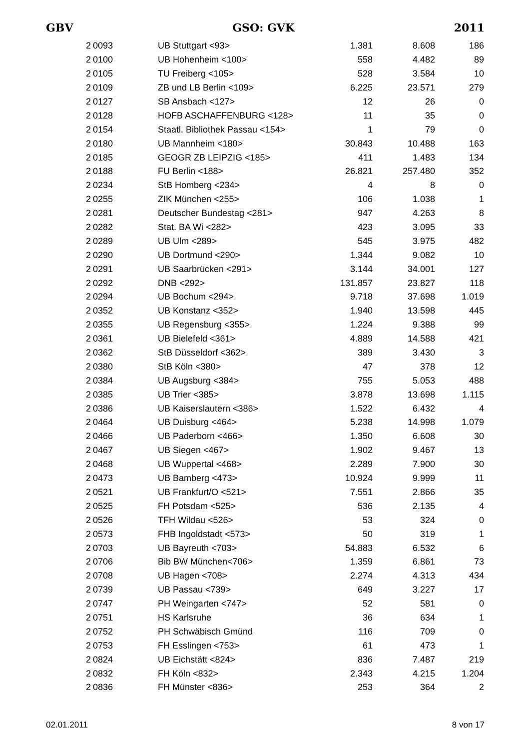GBV GSO: GVK 2011
| 2 | 0093 | UB Stuttgart <93> | 1.381 | 8.608 | 186 |
| 2 | 0100 | UB Hohenheim <100> | 558 | 4.482 | 89 |
| 2 | 0105 | TU Freiberg <105> | 528 | 3.584 | 10 |
| 2 | 0109 | ZB und LB Berlin <109> | 6.225 | 23.571 | 279 |
| 2 | 0127 | SB Ansbach <127> | 12 | 26 | 0 |
| 2 | 0128 | HOFB ASCHAFFENBURG <128> | 11 | 35 | 0 |
| 2 | 0154 | Staatl. Bibliothek Passau <154> | 1 | 79 | 0 |
| 2 | 0180 | UB Mannheim <180> | 30.843 | 10.488 | 163 |
| 2 | 0185 | GEOGR ZB LEIPZIG <185> | 411 | 1.483 | 134 |
| 2 | 0188 | FU Berlin <188> | 26.821 | 257.480 | 352 |
| 2 | 0234 | StB Homberg <234> | 4 | 8 | 0 |
| 2 | 0255 | ZIK München <255> | 106 | 1.038 | 1 |
| 2 | 0281 | Deutscher Bundestag <281> | 947 | 4.263 | 8 |
| 2 | 0282 | Stat. BA Wi <282> | 423 | 3.095 | 33 |
| 2 | 0289 | UB Ulm <289> | 545 | 3.975 | 482 |
| 2 | 0290 | UB Dortmund <290> | 1.344 | 9.082 | 10 |
| 2 | 0291 | UB Saarbrücken <291> | 3.144 | 34.001 | 127 |
| 2 | 0292 | DNB <292> | 131.857 | 23.827 | 118 |
| 2 | 0294 | UB Bochum <294> | 9.718 | 37.698 | 1.019 |
| 2 | 0352 | UB Konstanz <352> | 1.940 | 13.598 | 445 |
| 2 | 0355 | UB Regensburg <355> | 1.224 | 9.388 | 99 |
| 2 | 0361 | UB Bielefeld <361> | 4.889 | 14.588 | 421 |
| 2 | 0362 | StB Düsseldorf <362> | 389 | 3.430 | 3 |
| 2 | 0380 | StB Köln <380> | 47 | 378 | 12 |
| 2 | 0384 | UB Augsburg <384> | 755 | 5.053 | 488 |
| 2 | 0385 | UB Trier <385> | 3.878 | 13.698 | 1.115 |
| 2 | 0386 | UB Kaiserslautern <386> | 1.522 | 6.432 | 4 |
| 2 | 0464 | UB Duisburg <464> | 5.238 | 14.998 | 1.079 |
| 2 | 0466 | UB Paderborn <466> | 1.350 | 6.608 | 30 |
| 2 | 0467 | UB Siegen <467> | 1.902 | 9.467 | 13 |
| 2 | 0468 | UB Wuppertal <468> | 2.289 | 7.900 | 30 |
| 2 | 0473 | UB Bamberg <473> | 10.924 | 9.999 | 11 |
| 2 | 0521 | UB Frankfurt/O <521> | 7.551 | 2.866 | 35 |
| 2 | 0525 | FH Potsdam <525> | 536 | 2.135 | 4 |
| 2 | 0526 | TFH Wildau <526> | 53 | 324 | 0 |
| 2 | 0573 | FHB Ingoldstadt <573> | 50 | 319 | 1 |
| 2 | 0703 | UB Bayreuth <703> | 54.883 | 6.532 | 6 |
| 2 | 0706 | Bib BW München<706> | 1.359 | 6.861 | 73 |
| 2 | 0708 | UB Hagen <708> | 2.274 | 4.313 | 434 |
| 2 | 0739 | UB Passau <739> | 649 | 3.227 | 17 |
| 2 | 0747 | PH Weingarten <747> | 52 | 581 | 0 |
| 2 | 0751 | HS Karlsruhe | 36 | 634 | 1 |
| 2 | 0752 | PH Schwäbisch Gmünd | 116 | 709 | 0 |
| 2 | 0753 | FH Esslingen <753> | 61 | 473 | 1 |
| 2 | 0824 | UB Eichstätt <824> | 836 | 7.487 | 219 |
| 2 | 0832 | FH Köln <832> | 2.343 | 4.215 | 1.204 |
| 2 | 0836 | FH Münster <836> | 253 | 364 | 2 |
02.01.2011 8 von 17